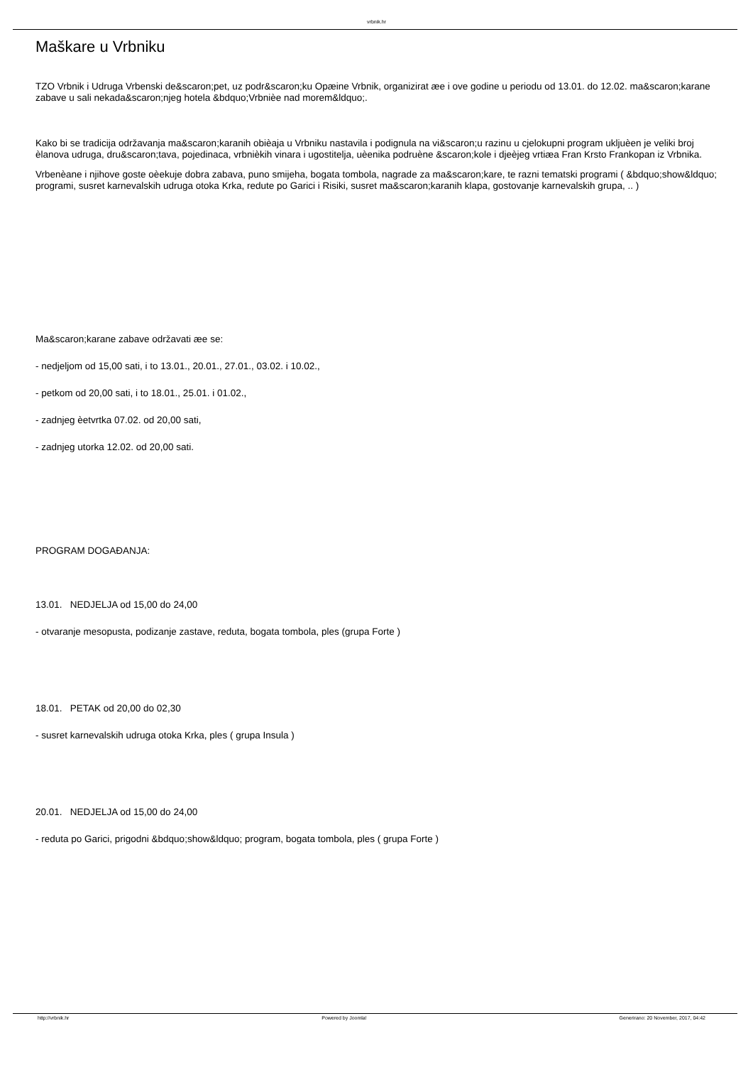vrbnik.hr
Maškare u Vrbniku
TZO Vrbnik i Udruga Vrbenski de&scaron;pet, uz podr&scaron;ku Opæine Vrbnik, organizirat æe i ove godine u periodu od 13.01. do 12.02. ma&scaron;karane zabave u sali nekada&scaron;njeg hotela &bdquo;Vrbnièe nad morem&ldquo;.
Kako bi se tradicija održavanja ma&scaron;karanih obièaja u Vrbniku nastavila i podignula na vi&scaron;u razinu u cjelokupni program ukljuèen je veliki broj èlanova udruga, dru&scaron;tava, pojedinaca, vrbnièkih vinara i ugostitelja, uèenika podruène &scaron;kole i djeèjeg vrtiæa Fran Krsto Frankopan iz Vrbnika.
Vrbenèane i njihove goste oèekuje dobra zabava, puno smijeha, bogata tombola, nagrade za ma&scaron;kare, te razni tematski programi ( &bdquo;show&ldquo; programi, susret karnevalskih udruga otoka Krka, redute po Garici i Risiki, susret ma&scaron;karanih klapa, gostovanje karnevalskih grupa, .. )
Ma&scaron;karane zabave održavati æe se:
- nedjeljom od 15,00 sati, i to 13.01., 20.01., 27.01., 03.02. i 10.02.,
- petkom od 20,00 sati, i to 18.01., 25.01. i 01.02.,
- zadnjeg èetvrtka 07.02. od 20,00 sati,
- zadnjeg utorka 12.02. od 20,00 sati.
PROGRAM DOGAĐANJA:
13.01. NEDJELJA od 15,00 do 24,00
- otvaranje mesopusta, podizanje zastave, reduta, bogata tombola, ples (grupa Forte )
18.01. PETAK od 20,00 do 02,30
- susret karnevalskih udruga otoka Krka, ples ( grupa Insula )
20.01. NEDJELJA od 15,00 do 24,00
- reduta po Garici, prigodni &bdquo;show&ldquo; program, bogata tombola, ples ( grupa Forte )
http://vrbnik.hr Powered by Joomla! Generirano: 20 November, 2017, 04:42